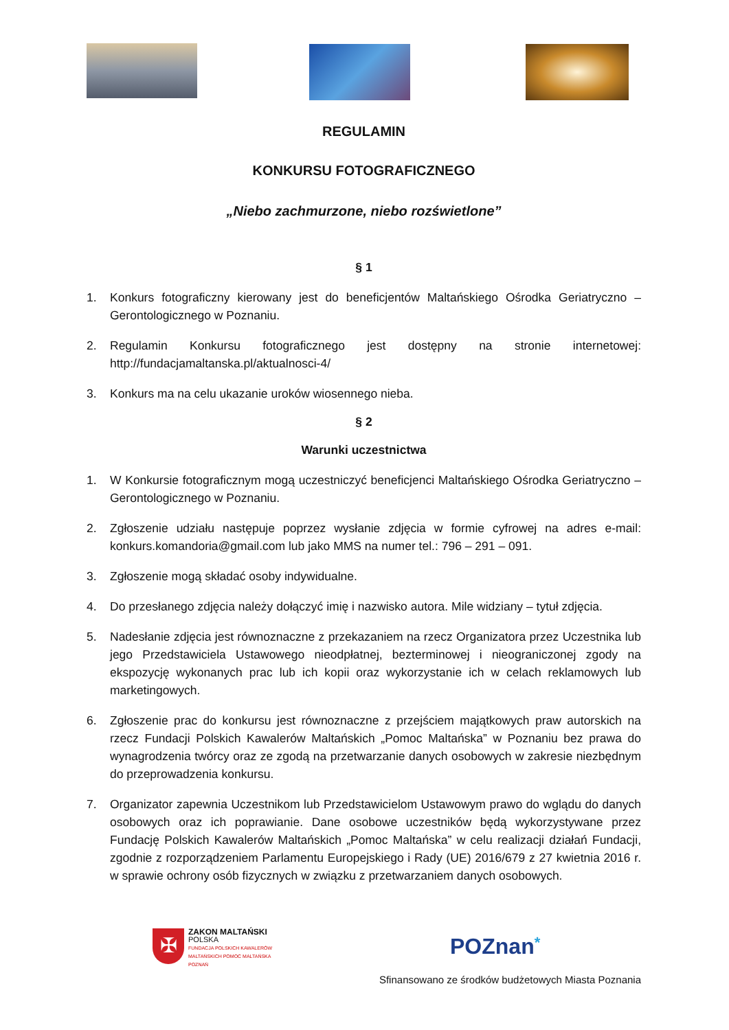REGULAMIN
KONKURSU FOTOGRAFICZNEGO
„Niebo zachmurzone, niebo rozświetlone”
§ 1
1. Konkurs fotograficzny kierowany jest do beneficjentów Maltańskiego Ośrodka Geriatryczno – Gerontologicznego w Poznaniu.
2. Regulamin Konkursu fotograficznego jest dostępny na stronie internetowej: http://fundacjamaltanska.pl/aktualnosci-4/
3. Konkurs ma na celu ukazanie uroków wiosennego nieba.
§ 2
Warunki uczestnictwa
1. W Konkursie fotograficznym mogą uczestniczyć beneficjenci Maltańskiego Ośrodka Geriatryczno – Gerontologicznego w Poznaniu.
2. Zgłoszenie udziału następuje poprzez wysłanie zdjęcia w formie cyfrowej na adres e-mail: konkurs.komandoria@gmail.com lub jako MMS na numer tel.: 796 – 291 – 091.
3. Zgłoszenie mogą składać osoby indywidualne.
4. Do przesłanego zdjęcia należy dołączyć imię i nazwisko autora. Mile widziany – tytuł zdjęcia.
5. Nadesłanie zdjęcia jest równoznaczne z przekazaniem na rzecz Organizatora przez Uczestnika lub jego Przedstawiciela Ustawowego nieodpłatnej, bezterminowej i nieograniczonej zgody na ekspozycję wykonanych prac lub ich kopii oraz wykorzystanie ich w celach reklamowych lub marketingowych.
6. Zgłoszenie prac do konkursu jest równoznaczne z przejściem majątkowych praw autorskich na rzecz Fundacji Polskich Kawalerów Maltańskich „Pomoc Maltańska” w Poznaniu bez prawa do wynagrodzenia twórcy oraz ze zgodą na przetwarzanie danych osobowych w zakresie niezbędnym do przeprowadzenia konkursu.
7. Organizator zapewnia Uczestnikom lub Przedstawicielom Ustawowym prawo do wglądu do danych osobowych oraz ich poprawianie. Dane osobowe uczestników będą wykorzystywane przez Fundację Polskich Kawalerów Maltańskich „Pomoc Maltańska” w celu realizacji działań Fundacji, zgodnie z rozporządzeniem Parlamentu Europejskiego i Rady (UE) 2016/679 z 27 kwietnia 2016 r. w sprawie ochrony osób fizycznych w związku z przetwarzaniem danych osobowych.
✠
ZAKON MALTAŃSKI
POLSKA
FUNDACJA POLSKICH KAWALERÓW
MALTAŃSKICH POMOC MALTAŃSKA
POZNAŃ
POZnan*
Sfinansowano ze środków budżetowych Miasta Poznania